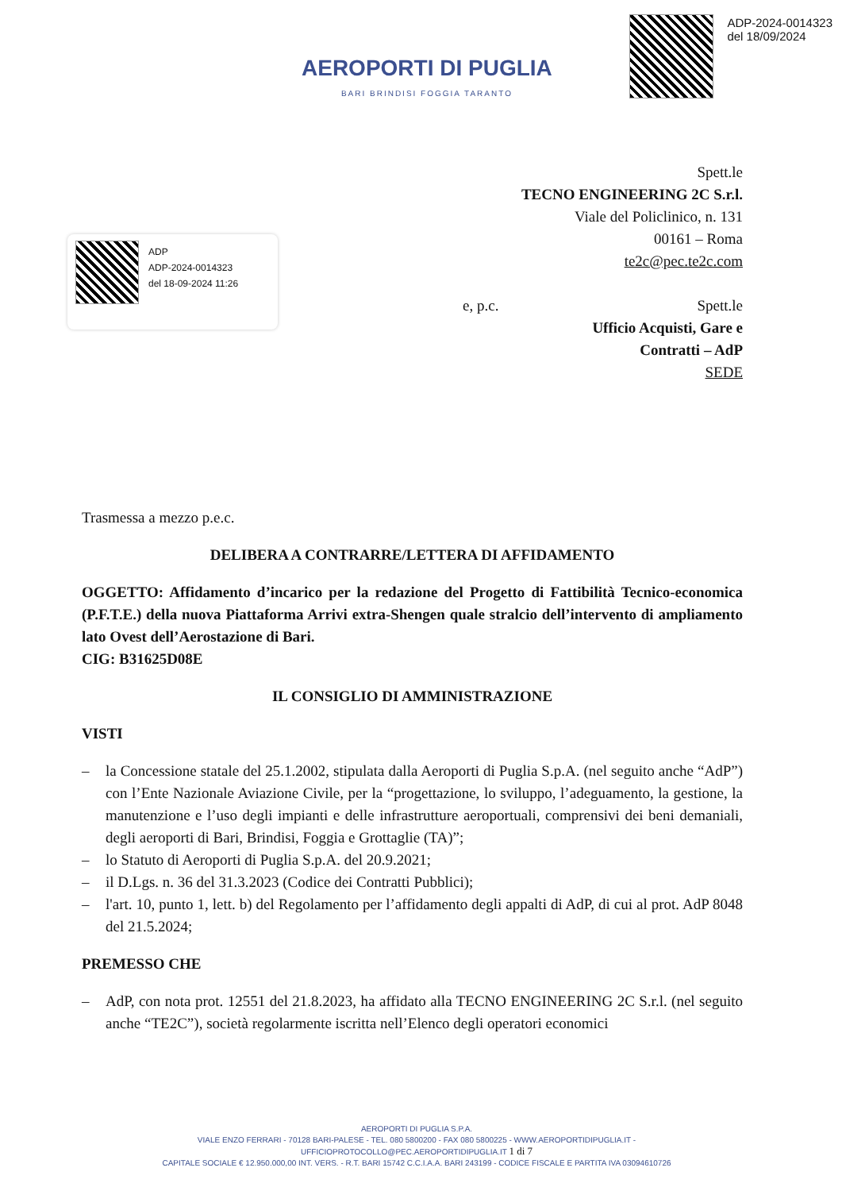AEROPORTI DI PUGLIA
BARI BRINDISI FOGGIA TARANTO
ADP-2024-0014323
del 18/09/2024
Spett.le
TECNO ENGINEERING 2C S.r.l.
Viale del Policlinico, n. 131
00161 – Roma
te2c@pec.te2c.com
e, p.c. Spett.le
Ufficio Acquisti, Gare e
Contratti – AdP
SEDE
ADP
ADP-2024-0014323
del 18-09-2024 11:26
Trasmessa a mezzo p.e.c.
DELIBERA A CONTRARRE/LETTERA DI AFFIDAMENTO
OGGETTO: Affidamento d’incarico per la redazione del Progetto di Fattibilità Tecnico-economica (P.F.T.E.) della nuova Piattaforma Arrivi extra-Shengen quale stralcio dell’intervento di ampliamento lato Ovest dell’Aerostazione di Bari.
CIG: B31625D08E
IL CONSIGLIO DI AMMINISTRAZIONE
VISTI
– la Concessione statale del 25.1.2002, stipulata dalla Aeroporti di Puglia S.p.A. (nel seguito anche “AdP”) con l’Ente Nazionale Aviazione Civile, per la “progettazione, lo sviluppo, l’adeguamento, la gestione, la manutenzione e l’uso degli impianti e delle infrastrutture aeroportuali, comprensivi dei beni demaniali, degli aeroporti di Bari, Brindisi, Foggia e Grottaglie (TA)”;
– lo Statuto di Aeroporti di Puglia S.p.A. del 20.9.2021;
– il D.Lgs. n. 36 del 31.3.2023 (Codice dei Contratti Pubblici);
– l'art. 10, punto 1, lett. b) del Regolamento per l’affidamento degli appalti di AdP, di cui al prot. AdP 8048 del 21.5.2024;
PREMESSO CHE
– AdP, con nota prot. 12551 del 21.8.2023, ha affidato alla TECNO ENGINEERING 2C S.r.l. (nel seguito anche “TE2C”), società regolarmente iscritta nell’Elenco degli operatori economici
AEROPORTI DI PUGLIA S.P.A.
VIALE ENZO FERRARI - 70128 BARI-PALESE - TEL. 080 5800200 - FAX 080 5800225 - WWW.AEROPORTIDIPUGLIA.IT - UFFICIOPROTOCOLLO@PEC.AEROPORTIDIPUGLIA.IT 1 di 7
CAPITALE SOCIALE € 12.950.000,00 INT. VERS. - R.T. BARI 15742 C.C.I.A.A. BARI 243199 - CODICE FISCALE E PARTITA IVA 03094610726